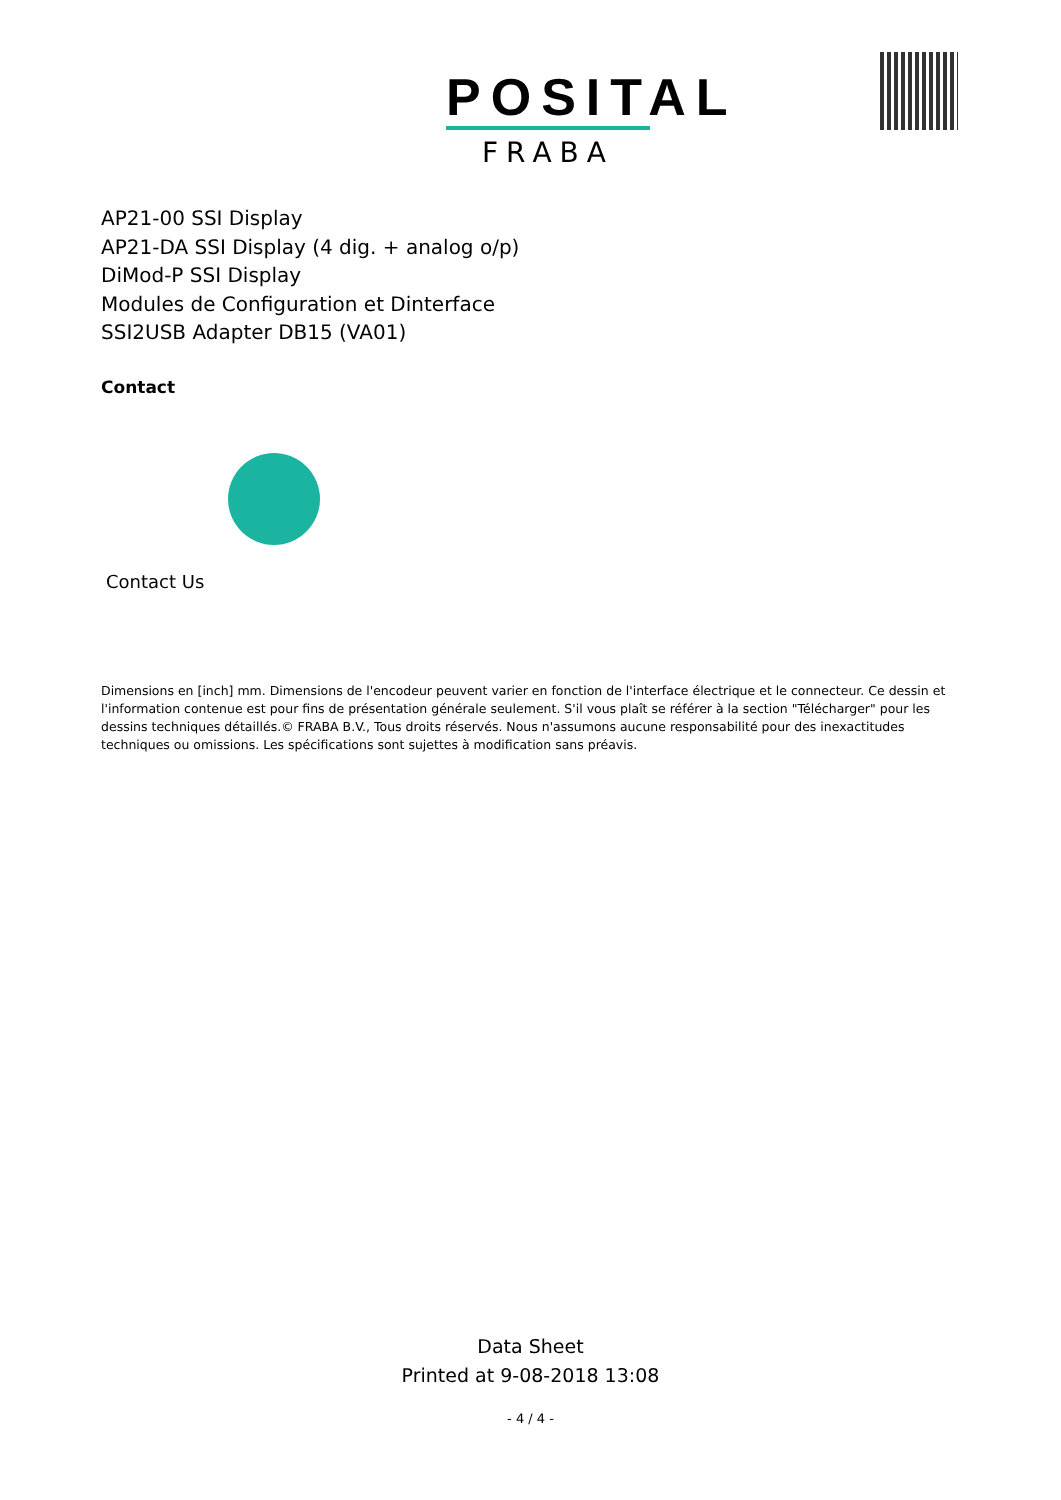POSITAL
FRABA
AP21-00 SSI Display
AP21-DA SSI Display (4 dig. + analog o/p)
DiMod-P SSI Display
Modules de Configuration et Dinterface
SSI2USB Adapter DB15 (VA01)
Contact
Contact Us
Dimensions en [inch] mm. Dimensions de l'encodeur peuvent varier en fonction de l'interface électrique et le connecteur. Ce dessin et l'information contenue est pour fins de présentation générale seulement. S'il vous plaît se référer à la section "Télécharger" pour les dessins techniques détaillés.© FRABA B.V., Tous droits réservés. Nous n'assumons aucune responsabilité pour des inexactitudes techniques ou omissions. Les spécifications sont sujettes à modification sans préavis.
Data Sheet
Printed at 9-08-2018 13:08
- 4 / 4 -